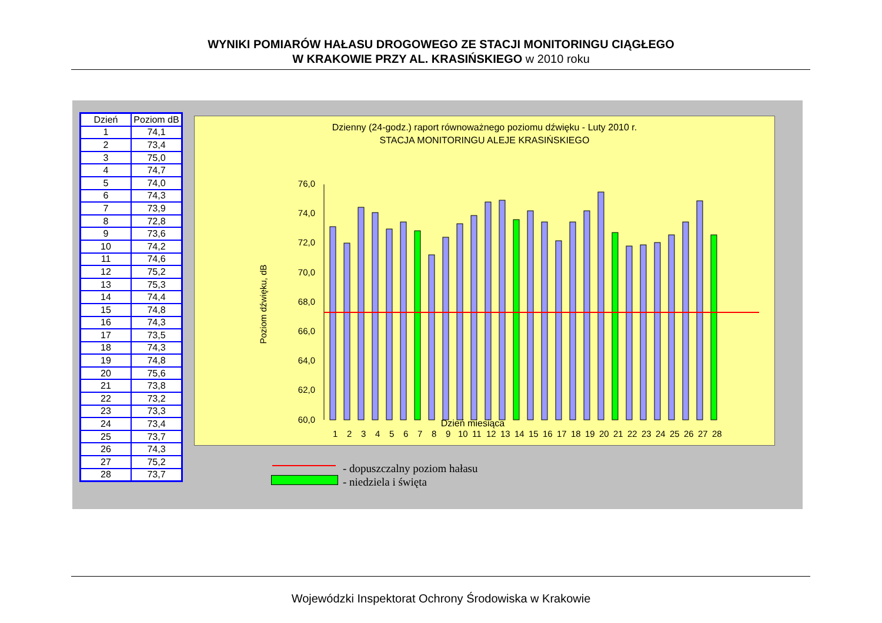WYNIKI POMIARÓW HAŁASU DROGOWEGO ZE STACJI MONITORINGU CIĄGŁEGO
W KRAKOWIE PRZY AL. KRASIŃSKIEGO w 2010 roku
| Dzień | Poziom dB |
| --- | --- |
| 1 | 74,1 |
| 2 | 73,4 |
| 3 | 75,0 |
| 4 | 74,7 |
| 5 | 74,0 |
| 6 | 74,3 |
| 7 | 73,9 |
| 8 | 72,8 |
| 9 | 73,6 |
| 10 | 74,2 |
| 11 | 74,6 |
| 12 | 75,2 |
| 13 | 75,3 |
| 14 | 74,4 |
| 15 | 74,8 |
| 16 | 74,3 |
| 17 | 73,5 |
| 18 | 74,3 |
| 19 | 74,8 |
| 20 | 75,6 |
| 21 | 73,8 |
| 22 | 73,2 |
| 23 | 73,3 |
| 24 | 73,4 |
| 25 | 73,7 |
| 26 | 74,3 |
| 27 | 75,2 |
| 28 | 73,7 |
Dzienny (24-godz.) raport równoważnego poziomu dźwięku - Luty 2010 r.
STACJA MONITORINGU ALEJE KRASIŃSKIEGO
76,0
74,0
72,0
70,0
68,0
66,0
64,0
62,0
60,0
Poziom dźwięku, dB
1
2
3
4
5
6
7
8
9
10
11
12
13
14
15
16
17
18
19
20
21
22
23
24
25
26
27
28
Dzień miesiąca
- dopuszczalny poziom hałasu
- niedziela i święta
Wojewódzki Inspektorat Ochrony Środowiska w Krakowie